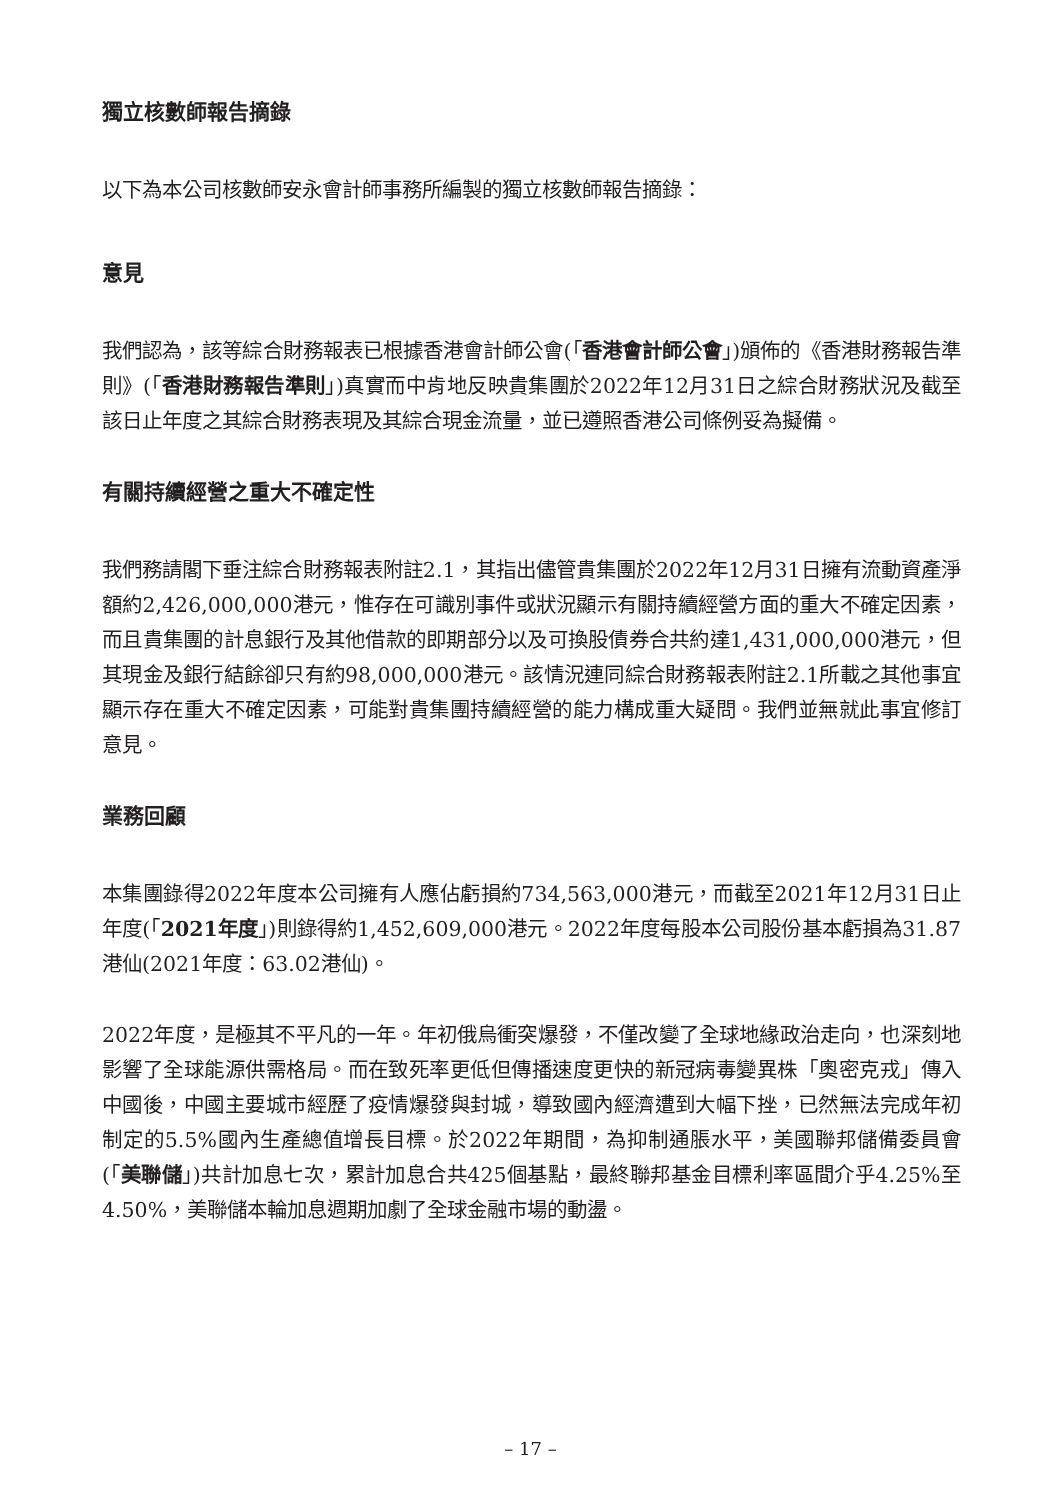獨立核數師報告摘錄
以下為本公司核數師安永會計師事務所編製的獨立核數師報告摘錄：
意見
我們認為，該等綜合財務報表已根據香港會計師公會(「香港會計師公會」)頒佈的《香港財務報告準則》(「香港財務報告準則」)真實而中肯地反映貴集團於2022年12月31日之綜合財務狀況及截至該日止年度之其綜合財務表現及其綜合現金流量，並已遵照香港公司條例妥為擬備。
有關持續經營之重大不確定性
我們務請閣下垂注綜合財務報表附註2.1，其指出儘管貴集團於2022年12月31日擁有流動資產淨額約2,426,000,000港元，惟存在可識別事件或狀況顯示有關持續經營方面的重大不確定因素，而且貴集團的計息銀行及其他借款的即期部分以及可換股債券合共約達1,431,000,000港元，但其現金及銀行結餘卻只有約98,000,000港元。該情況連同綜合財務報表附註2.1所載之其他事宜顯示存在重大不確定因素，可能對貴集團持續經營的能力構成重大疑問。我們並無就此事宜修訂意見。
業務回顧
本集團錄得2022年度本公司擁有人應佔虧損約734,563,000港元，而截至2021年12月31日止年度(「2021年度」)則錄得約1,452,609,000港元。2022年度每股本公司股份基本虧損為31.87港仙(2021年度：63.02港仙)。
2022年度，是極其不平凡的一年。年初俄烏衝突爆發，不僅改變了全球地緣政治走向，也深刻地影響了全球能源供需格局。而在致死率更低但傳播速度更快的新冠病毒變異株「奧密克戎」傳入中國後，中國主要城市經歷了疫情爆發與封城，導致國內經濟遭到大幅下挫，已然無法完成年初制定的5.5%國內生產總值增長目標。於2022年期間，為抑制通脹水平，美國聯邦儲備委員會(「美聯儲」)共計加息七次，累計加息合共425個基點，最終聯邦基金目標利率區間介乎4.25%至4.50%，美聯儲本輪加息週期加劇了全球金融市場的動盪。
– 17 –